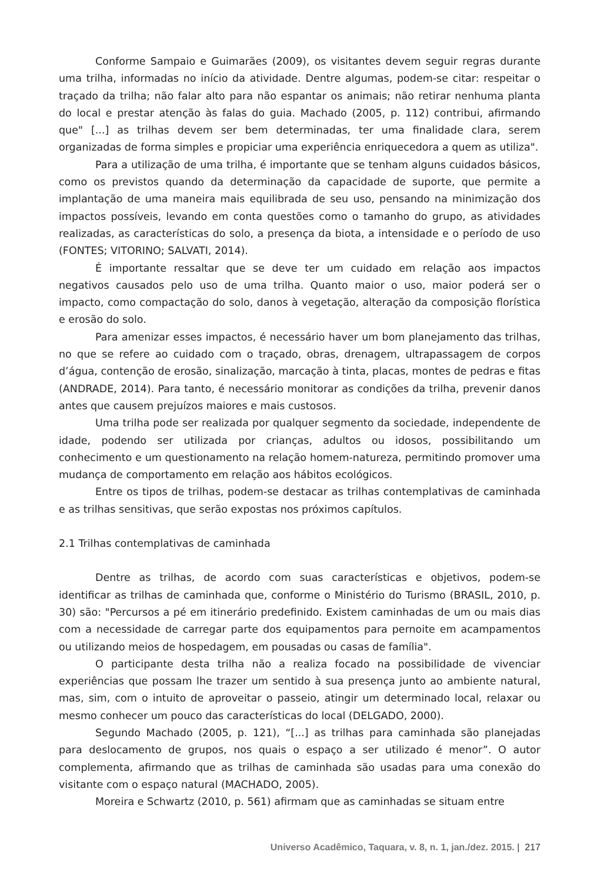Conforme Sampaio e Guimarães (2009), os visitantes devem seguir regras durante uma trilha, informadas no início da atividade. Dentre algumas, podem-se citar: respeitar o traçado da trilha; não falar alto para não espantar os animais; não retirar nenhuma planta do local e prestar atenção às falas do guia. Machado (2005, p. 112) contribui, afirmando que" [...] as trilhas devem ser bem determinadas, ter uma finalidade clara, serem organizadas de forma simples e propiciar uma experiência enriquecedora a quem as utiliza".
Para a utilização de uma trilha, é importante que se tenham alguns cuidados básicos, como os previstos quando da determinação da capacidade de suporte, que permite a implantação de uma maneira mais equilibrada de seu uso, pensando na minimização dos impactos possíveis, levando em conta questões como o tamanho do grupo, as atividades realizadas, as características do solo, a presença da biota, a intensidade e o período de uso (FONTES; VITORINO; SALVATI, 2014).
É importante ressaltar que se deve ter um cuidado em relação aos impactos negativos causados pelo uso de uma trilha. Quanto maior o uso, maior poderá ser o impacto, como compactação do solo, danos à vegetação, alteração da composição florística e erosão do solo.
Para amenizar esses impactos, é necessário haver um bom planejamento das trilhas, no que se refere ao cuidado com o traçado, obras, drenagem, ultrapassagem de corpos d’água, contenção de erosão, sinalização, marcação à tinta, placas, montes de pedras e fitas (ANDRADE, 2014). Para tanto, é necessário monitorar as condições da trilha, prevenir danos antes que causem prejuízos maiores e mais custosos.
Uma trilha pode ser realizada por qualquer segmento da sociedade, independente de idade, podendo ser utilizada por crianças, adultos ou idosos, possibilitando um conhecimento e um questionamento na relação homem-natureza, permitindo promover uma mudança de comportamento em relação aos hábitos ecológicos.
Entre os tipos de trilhas, podem-se destacar as trilhas contemplativas de caminhada e as trilhas sensitivas, que serão expostas nos próximos capítulos.
2.1 Trilhas contemplativas de caminhada
Dentre as trilhas, de acordo com suas características e objetivos, podem-se identificar as trilhas de caminhada que, conforme o Ministério do Turismo (BRASIL, 2010, p. 30) são: "Percursos a pé em itinerário predefinido. Existem caminhadas de um ou mais dias com a necessidade de carregar parte dos equipamentos para pernoite em acampamentos ou utilizando meios de hospedagem, em pousadas ou casas de família".
O participante desta trilha não a realiza focado na possibilidade de vivenciar experiências que possam lhe trazer um sentido à sua presença junto ao ambiente natural, mas, sim, com o intuito de aproveitar o passeio, atingir um determinado local, relaxar ou mesmo conhecer um pouco das características do local (DELGADO, 2000).
Segundo Machado (2005, p. 121), “[...] as trilhas para caminhada são planejadas para deslocamento de grupos, nos quais o espaço a ser utilizado é menor”. O autor complementa, afirmando que as trilhas de caminhada são usadas para uma conexão do visitante com o espaço natural (MACHADO, 2005).
Moreira e Schwartz (2010, p. 561) afirmam que as caminhadas se situam entre
Universo Acadêmico, Taquara, v. 8, n. 1, jan./dez. 2015. | 217